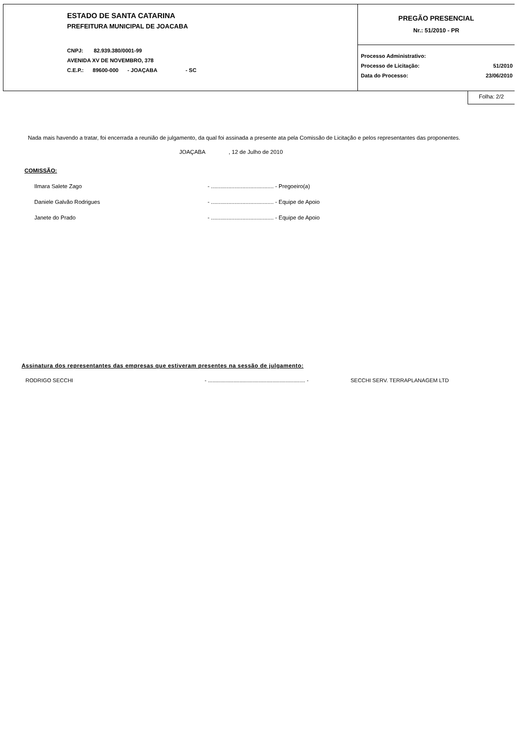ESTADO DE SANTA CATARINA
PREFEITURA MUNICIPAL DE JOACABA
CNPJ: 82.939.380/0001-99
AVENIDA XV DE NOVEMBRO, 378
C.E.P.: 89600-000 - JOAÇABA - SC
PREGÃO PRESENCIAL
Nr.: 51/2010 - PR
Processo Administrativo:
Processo de Licitação: 51/2010
Data do Processo: 23/06/2010
Folha: 2/2
Nada mais havendo a tratar, foi encerrada a reunião de julgamento, da qual foi assinada a presente ata pela Comissão de Licitação e pelos representantes das proponentes.
JOAÇABA , 12 de Julho de 2010
COMISSÃO:
Ilmara Salete Zago - ........................................ - Pregoeiro(a)
Daniele Galvão Rodrigues - ........................................ - Equipe de Apoio
Janete do Prado - ........................................ - Equipe de Apoio
Assinatura dos representantes das empresas que estiveram presentes na sessão de julgamento:
RODRIGO SECCHI - ................................................................. - SECCHI SERV. TERRAPLANAGEM LTD